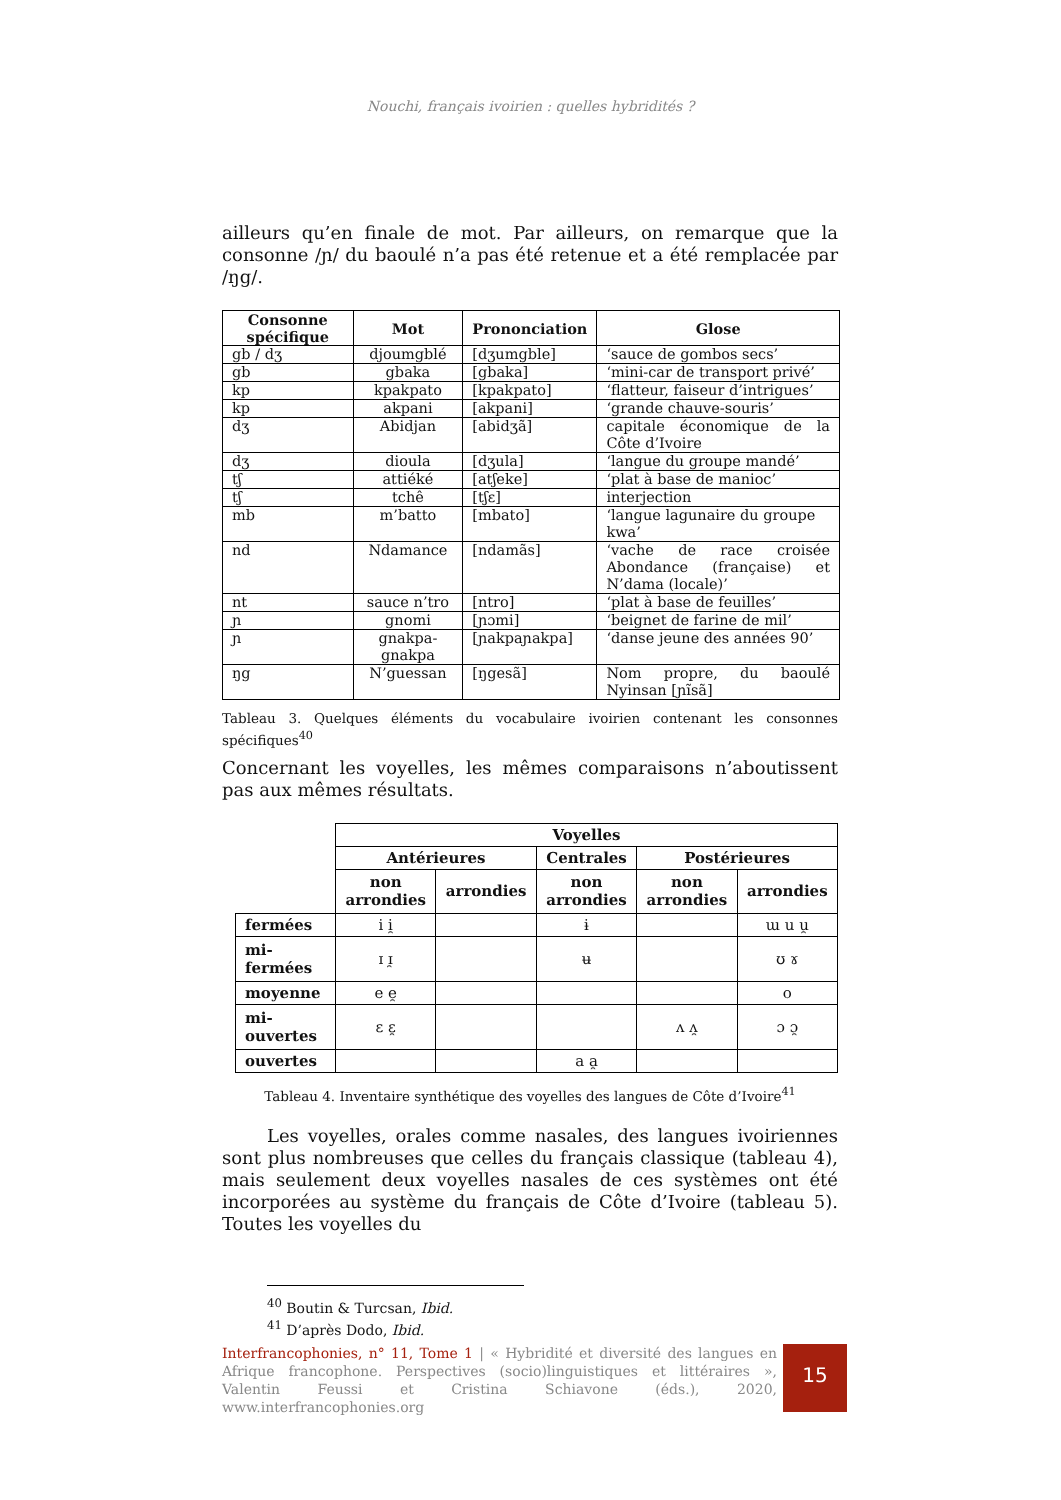Nouchi, français ivoirien : quelles hybridités ?
ailleurs qu’en finale de mot. Par ailleurs, on remarque que la consonne /ɲ/ du baoulé n’a pas été retenue et a été remplacée par /ŋg/.
| Consonne spécifique | Mot | Prononciation | Glose |
| --- | --- | --- | --- |
| gb / dʒ | djoumgblé | [dʒumgble] | ‘sauce de gombos secs’ |
| gb | gbaka | [gbaka] | ‘mini-car de transport privé’ |
| kp | kpakpato | [kpakpato] | ‘flatteur, faiseur d’intrigues’ |
| kp | akpani | [akpani] | ‘grande chauve-souris’ |
| dʒ | Abidjan | [abidʒã] | capitale économique de la Côte d’Ivoire |
| dʒ | dioula | [dʒula] | ‘langue du groupe mandé’ |
| tʃ | attiéké | [atʃeke] | ‘plat à base de manioc’ |
| tʃ | tchê | [tʃɛ] | interjection |
| mb | m’batto | [mbato] | ‘langue lagunaire du groupe kwa’ |
| nd | Ndamance | [ndamãs] | ‘vache de race croisée Abondance (française) et N’dama (locale)’ |
| nt | sauce n’tro | [ntro] | ‘plat à base de feuilles’ |
| ɲ | gnomi | [ɲɔmi] | ‘beignet de farine de mil’ |
| ɲ | gnakpa-gnakpa | [ɲakpaɲakpa] | ‘danse jeune des années 90’ |
| ŋg | N’guessan | [ŋgesã] | Nom propre, du baoulé Nyinsan [ɲĩsã] |
Tableau 3. Quelques éléments du vocabulaire ivoirien contenant les consonnes spécifiques<sup>40</sup>
Concernant les voyelles, les mêmes comparaisons n’aboutissent pas aux mêmes résultats.
| | Voyelles | | | | |
| | Antérieures | | Centrales | Postérieures | |
| | non arrondies | arrondies | non arrondies | non arrondies | arrondies |
| fermées | i i̯ | | ɨ | | ɯ u u̯ |
| mi-fermées | ɪ ɪ̯ | | ʉ | | ʊ ɤ |
| moyenne | e e̯ | | | | o |
| mi-ouvertes | ɛ ɛ̯ | | | ʌ ʌ̯ | ɔ ɔ̯ |
| ouvertes | | | a a̯ | | |
Tableau 4. Inventaire synthétique des voyelles des langues de Côte d’Ivoire<sup>41</sup>
Les voyelles, orales comme nasales, des langues ivoiriennes sont plus nombreuses que celles du français classique (tableau 4), mais seulement deux voyelles nasales de ces systèmes ont été incorporées au système du français de Côte d’Ivoire (tableau 5). Toutes les voyelles du
<sup>40</sup> Boutin & Turcsan, Ibid.
<sup>41</sup> D’après Dodo, Ibid.
Interfrancophonies, n° 11, Tome 1 | « Hybridité et diversité des langues en Afrique francophone. Perspectives (socio)linguistiques et littéraires », Valentin Feussi et Cristina Schiavone (éds.), 2020, www.interfrancophonies.org
15